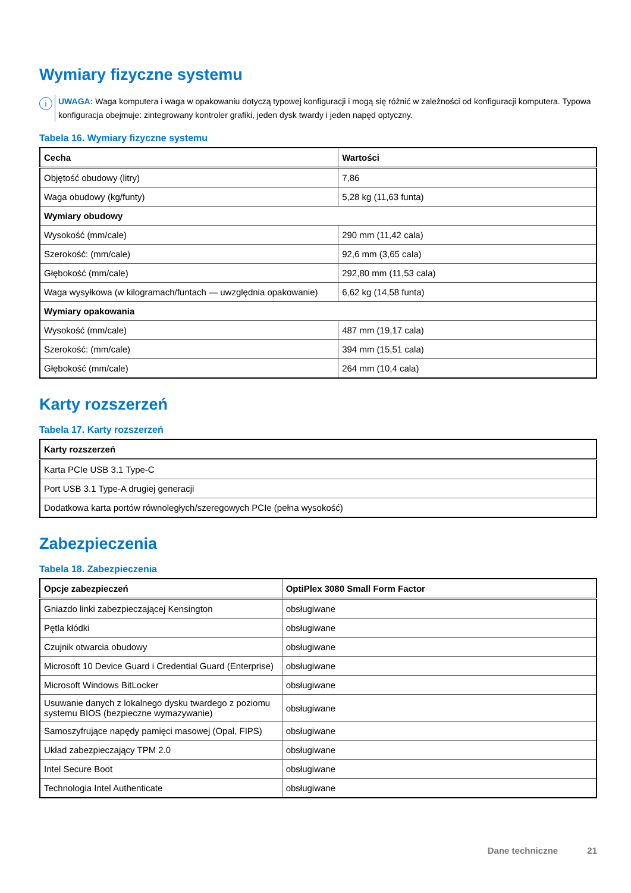Wymiary fizyczne systemu
i
UWAGA: Waga komputera i waga w opakowaniu dotyczą typowej konfiguracji i mogą się różnić w zależności od konfiguracji komputera. Typowa konfiguracja obejmuje: zintegrowany kontroler grafiki, jeden dysk twardy i jeden napęd optyczny.
Tabela 16. Wymiary fizyczne systemu
| Cecha | Wartości |
| --- | --- |
| Objętość obudowy (litry) | 7,86 |
| Waga obudowy (kg/funty) | 5,28 kg (11,63 funta) |
| Wymiary obudowy | |
| Wysokość (mm/cale) | 290 mm (11,42 cala) |
| Szerokość: (mm/cale) | 92,6 mm (3,65 cala) |
| Głębokość (mm/cale) | 292,80 mm (11,53 cala) |
| Waga wysyłkowa (w kilogramach/funtach — uwzględnia opakowanie) | 6,62 kg (14,58 funta) |
| Wymiary opakowania | |
| Wysokość (mm/cale) | 487 mm (19,17 cala) |
| Szerokość: (mm/cale) | 394 mm (15,51 cala) |
| Głębokość (mm/cale) | 264 mm (10,4 cala) |
Karty rozszerzeń
Tabela 17. Karty rozszerzeń
| Karty rozszerzeń |
| --- |
| Karta PCIe USB 3.1 Type-C |
| Port USB 3.1 Type-A drugiej generacji |
| Dodatkowa karta portów równoległych/szeregowych PCIe (pełna wysokość) |
Zabezpieczenia
Tabela 18. Zabezpieczenia
| Opcje zabezpieczeń | OptiPlex 3080 Small Form Factor |
| --- | --- |
| Gniazdo linki zabezpieczającej Kensington | obsługiwane |
| Pętla kłódki | obsługiwane |
| Czujnik otwarcia obudowy | obsługiwane |
| Microsoft 10 Device Guard i Credential Guard (Enterprise) | obsługiwane |
| Microsoft Windows BitLocker | obsługiwane |
| Usuwanie danych z lokalnego dysku twardego z poziomu systemu BIOS (bezpieczne wymazywanie) | obsługiwane |
| Samoszyfrujące napędy pamięci masowej (Opal, FIPS) | obsługiwane |
| Układ zabezpieczający TPM 2.0 | obsługiwane |
| Intel Secure Boot | obsługiwane |
| Technologia Intel Authenticate | obsługiwane |
Dane techniczne 21